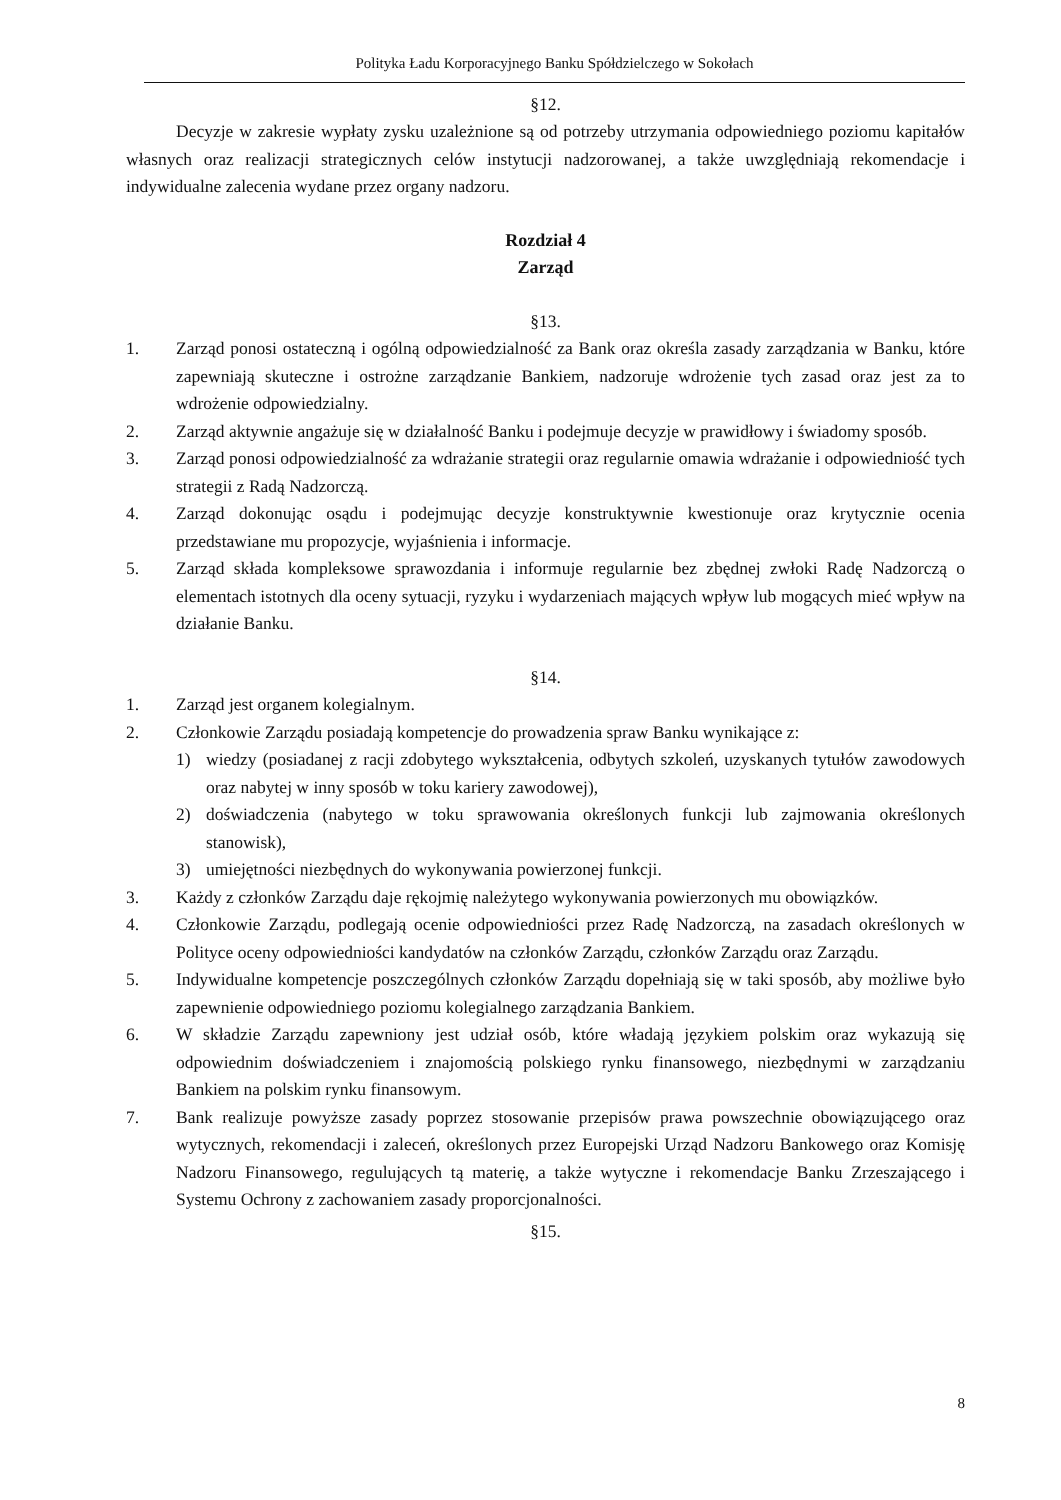Polityka Ładu Korporacyjnego Banku Spółdzielczego w Sokołach
§12.
Decyzje w zakresie wypłaty zysku uzależnione są od potrzeby utrzymania odpowiedniego poziomu kapitałów własnych oraz realizacji strategicznych celów instytucji nadzorowanej, a także uwzględniają rekomendacje i indywidualne zalecenia wydane przez organy nadzoru.
Rozdział 4
Zarząd
§13.
1. Zarząd ponosi ostateczną i ogólną odpowiedzialność za Bank oraz określa zasady zarządzania w Banku, które zapewniają skuteczne i ostrożne zarządzanie Bankiem, nadzoruje wdrożenie tych zasad oraz jest za to wdrożenie odpowiedzialny.
2. Zarząd aktywnie angażuje się w działalność Banku i podejmuje decyzje w prawidłowy i świadomy sposób.
3. Zarząd ponosi odpowiedzialność za wdrażanie strategii oraz regularnie omawia wdrażanie i odpowiedniość tych strategii z Radą Nadzorczą.
4. Zarząd dokonując osądu i podejmując decyzje konstruktywnie kwestionuje oraz krytycznie ocenia przedstawiane mu propozycje, wyjaśnienia i informacje.
5. Zarząd składa kompleksowe sprawozdania i informuje regularnie bez zbędnej zwłoki Radę Nadzorczą o elementach istotnych dla oceny sytuacji, ryzyku i wydarzeniach mających wpływ lub mogących mieć wpływ na działanie Banku.
§14.
1. Zarząd jest organem kolegialnym.
2. Członkowie Zarządu posiadają kompetencje do prowadzenia spraw Banku wynikające z:
1) wiedzy (posiadanej z racji zdobytego wykształcenia, odbytych szkoleń, uzyskanych tytułów zawodowych oraz nabytej w inny sposób w toku kariery zawodowej),
2) doświadczenia (nabytego w toku sprawowania określonych funkcji lub zajmowania określonych stanowisk),
3) umiejętności niezbędnych do wykonywania powierzonej funkcji.
3. Każdy z członków Zarządu daje rękojmię należytego wykonywania powierzonych mu obowiązków.
4. Członkowie Zarządu, podlegają ocenie odpowiedniości przez Radę Nadzorczą, na zasadach określonych w Polityce oceny odpowiedniości kandydatów na członków Zarządu, członków Zarządu oraz Zarządu.
5. Indywidualne kompetencje poszczególnych członków Zarządu dopełniają się w taki sposób, aby możliwe było zapewnienie odpowiedniego poziomu kolegialnego zarządzania Bankiem.
6. W składzie Zarządu zapewniony jest udział osób, które władają językiem polskim oraz wykazują się odpowiednim doświadczeniem i znajomością polskiego rynku finansowego, niezbędnymi w zarządzaniu Bankiem na polskim rynku finansowym.
7. Bank realizuje powyższe zasady poprzez stosowanie przepisów prawa powszechnie obowiązującego oraz wytycznych, rekomendacji i zaleceń, określonych przez Europejski Urząd Nadzoru Bankowego oraz Komisję Nadzoru Finansowego, regulujących tą materię, a także wytyczne i rekomendacje Banku Zrzeszającego i Systemu Ochrony z zachowaniem zasady proporcjonalności.
§15.
8